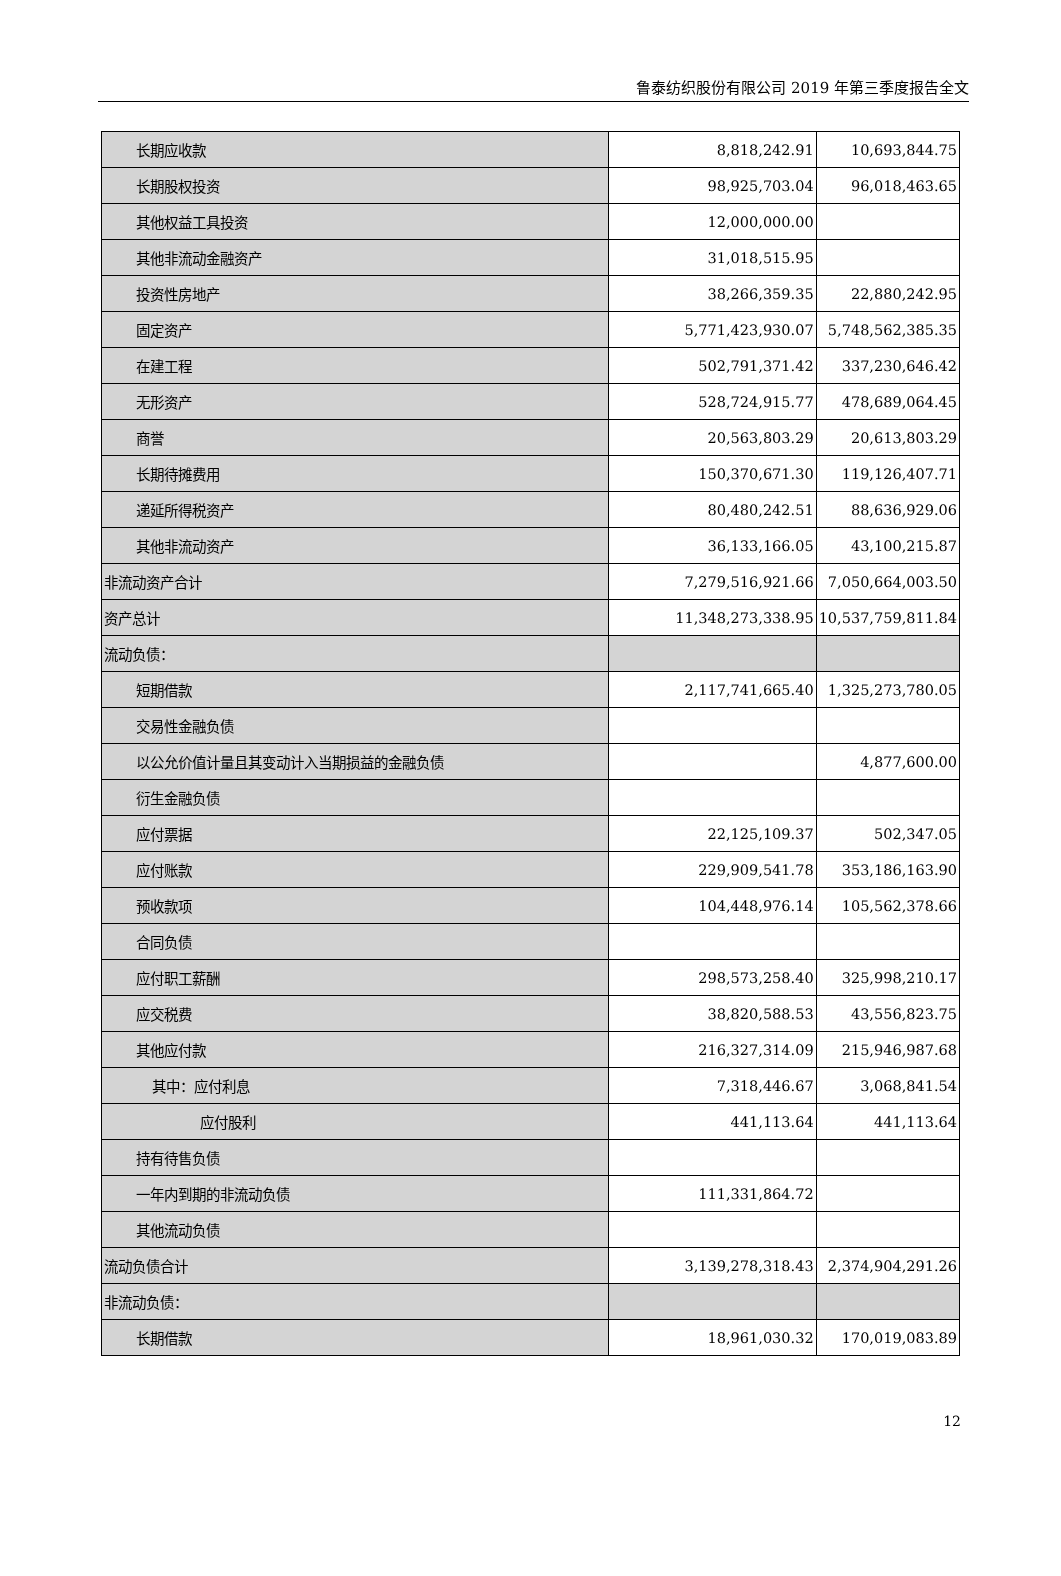鲁泰纺织股份有限公司 2019 年第三季度报告全文
| 长期应收款 | 8,818,242.91 | 10,693,844.75 |
| 长期股权投资 | 98,925,703.04 | 96,018,463.65 |
| 其他权益工具投资 | 12,000,000.00 | |
| 其他非流动金融资产 | 31,018,515.95 | |
| 投资性房地产 | 38,266,359.35 | 22,880,242.95 |
| 固定资产 | 5,771,423,930.07 | 5,748,562,385.35 |
| 在建工程 | 502,791,371.42 | 337,230,646.42 |
| 无形资产 | 528,724,915.77 | 478,689,064.45 |
| 商誉 | 20,563,803.29 | 20,613,803.29 |
| 长期待摊费用 | 150,370,671.30 | 119,126,407.71 |
| 递延所得税资产 | 80,480,242.51 | 88,636,929.06 |
| 其他非流动资产 | 36,133,166.05 | 43,100,215.87 |
| 非流动资产合计 | 7,279,516,921.66 | 7,050,664,003.50 |
| 资产总计 | 11,348,273,338.95 | 10,537,759,811.84 |
| 流动负债： | | |
| 短期借款 | 2,117,741,665.40 | 1,325,273,780.05 |
| 交易性金融负债 | | |
| 以公允价值计量且其变动计入当期损益的金融负债 | | 4,877,600.00 |
| 衍生金融负债 | | |
| 应付票据 | 22,125,109.37 | 502,347.05 |
| 应付账款 | 229,909,541.78 | 353,186,163.90 |
| 预收款项 | 104,448,976.14 | 105,562,378.66 |
| 合同负债 | | |
| 应付职工薪酬 | 298,573,258.40 | 325,998,210.17 |
| 应交税费 | 38,820,588.53 | 43,556,823.75 |
| 其他应付款 | 216,327,314.09 | 215,946,987.68 |
| 其中：应付利息 | 7,318,446.67 | 3,068,841.54 |
| 应付股利 | 441,113.64 | 441,113.64 |
| 持有待售负债 | | |
| 一年内到期的非流动负债 | 111,331,864.72 | |
| 其他流动负债 | | |
| 流动负债合计 | 3,139,278,318.43 | 2,374,904,291.26 |
| 非流动负债： | | |
| 长期借款 | 18,961,030.32 | 170,019,083.89 |
12